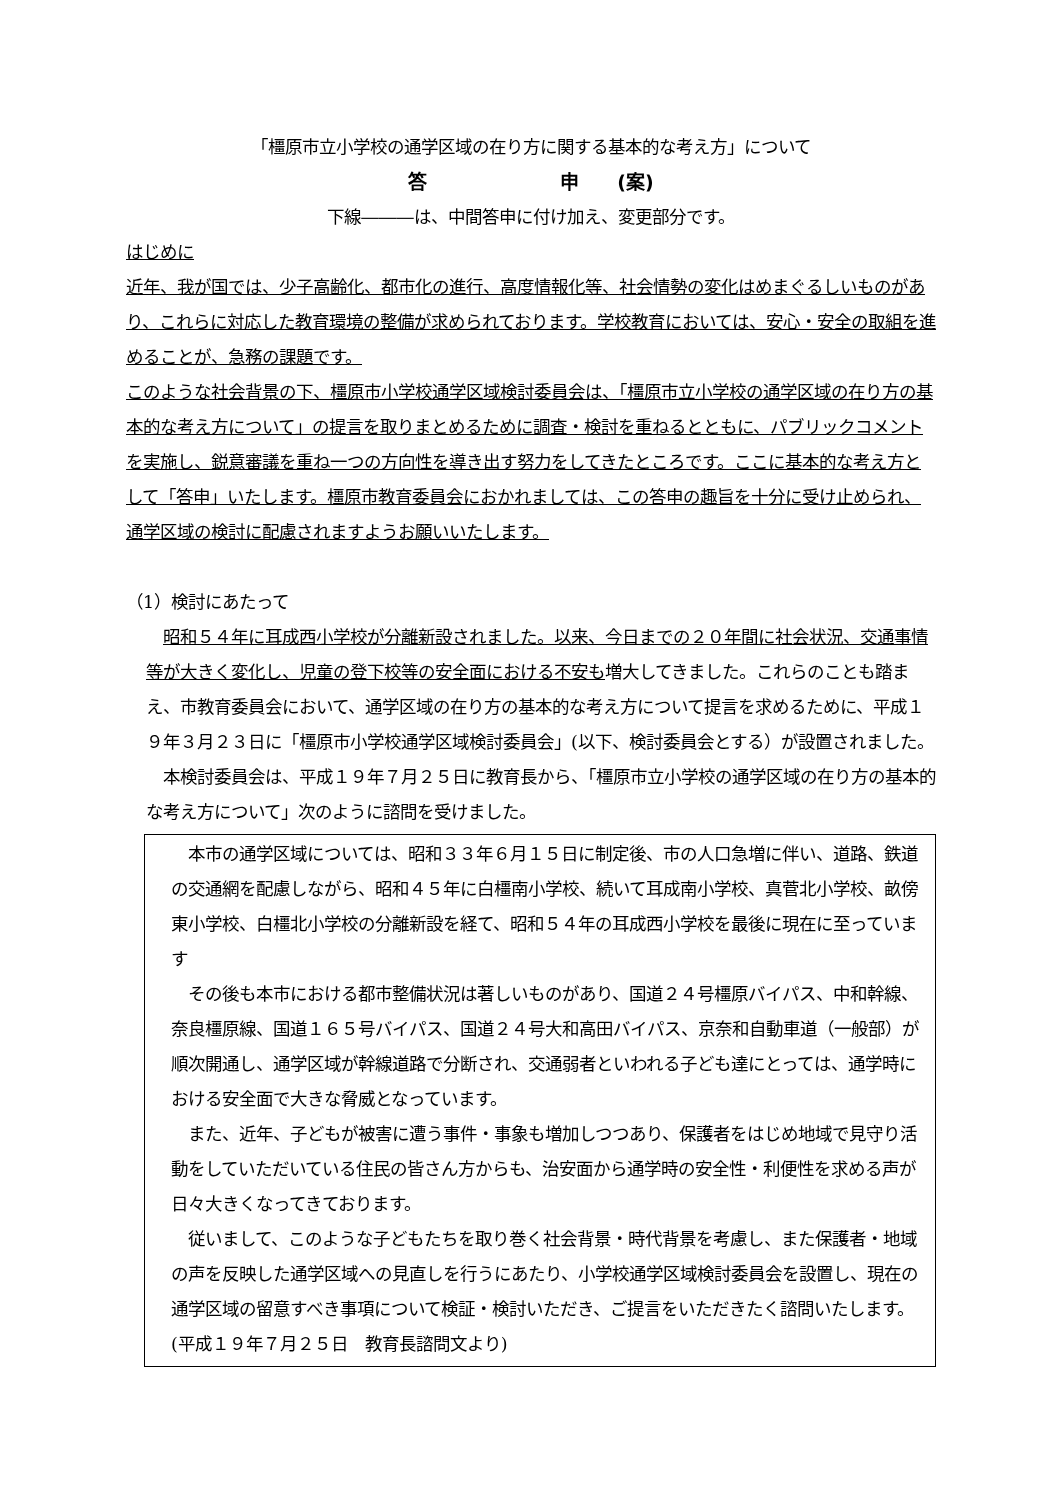「橿原市立小学校の通学区域の在り方に関する基本的な考え方」について
答　　　　　　　申　　(案)
下線―――は、中間答申に付け加え、変更部分です。
はじめに
近年、我が国では、少子高齢化、都市化の進行、高度情報化等、社会情勢の変化はめまぐるしいものがあり、これらに対応した教育環境の整備が求められております。学校教育においては、安心・安全の取組を進めることが、急務の課題です。
このような社会背景の下、橿原市小学校通学区域検討委員会は、「橿原市立小学校の通学区域の在り方の基本的な考え方について」の提言を取りまとめるために調査・検討を重ねるとともに、パブリックコメントを実施し、鋭意審議を重ね一つの方向性を導き出す努力をしてきたところです。ここに基本的な考え方として「答申」いたします。橿原市教育委員会におかれましては、この答申の趣旨を十分に受け止められ、通学区域の検討に配慮されますようお願いいたします。
（1）検討にあたって
　昭和５４年に耳成西小学校が分離新設されました。以来、今日までの２０年間に社会状況、交通事情等が大きく変化し、児童の登下校等の安全面における不安も増大してきました。これらのことも踏まえ、市教育委員会において、通学区域の在り方の基本的な考え方について提言を求めるために、平成１９年３月２３日に「橿原市小学校通学区域検討委員会」(以下、検討委員会とする）が設置されました。
　本検討委員会は、平成１９年７月２５日に教育長から、「橿原市立小学校の通学区域の在り方の基本的な考え方について」次のように諮問を受けました。
　本市の通学区域については、昭和３３年６月１５日に制定後、市の人口急増に伴い、道路、鉄道の交通網を配慮しながら、昭和４５年に白橿南小学校、続いて耳成南小学校、真菅北小学校、畝傍東小学校、白橿北小学校の分離新設を経て、昭和５４年の耳成西小学校を最後に現在に至っています
　その後も本市における都市整備状況は著しいものがあり、国道２４号橿原バイパス、中和幹線、奈良橿原線、国道１６５号バイパス、国道２４号大和高田バイパス、京奈和自動車道（一般部）が順次開通し、通学区域が幹線道路で分断され、交通弱者といわれる子ども達にとっては、通学時における安全面で大きな脅威となっています。
　また、近年、子どもが被害に遭う事件・事象も増加しつつあり、保護者をはじめ地域で見守り活動をしていただいている住民の皆さん方からも、治安面から通学時の安全性・利便性を求める声が日々大きくなってきております。
　従いまして、このような子どもたちを取り巻く社会背景・時代背景を考慮し、また保護者・地域の声を反映した通学区域への見直しを行うにあたり、小学校通学区域検討委員会を設置し、現在の通学区域の留意すべき事項について検証・検討いただき、ご提言をいただきたく諮問いたします。(平成１９年７月２５日　教育長諮問文より)